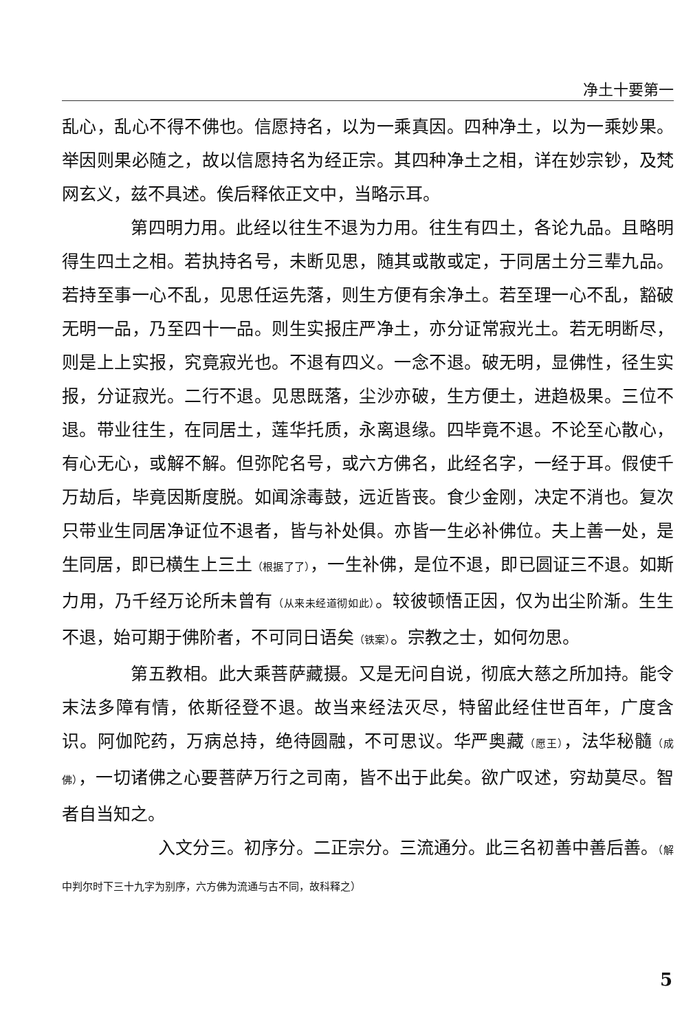净土十要第一
乱心，乱心不得不佛也。信愿持名，以为一乘真因。四种净土，以为一乘妙果。举因则果必随之，故以信愿持名为经正宗。其四种净土之相，详在妙宗钞，及梵网玄义，兹不具述。俟后释依正文中，当略示耳。
第四明力用。此经以往生不退为力用。往生有四土，各论九品。且略明得生四土之相。若执持名号，未断见思，随其或散或定，于同居土分三辈九品。若持至事一心不乱，见思任运先落，则生方便有余净土。若至理一心不乱，豁破无明一品，乃至四十一品。则生实报庄严净土，亦分证常寂光土。若无明断尽，则是上上实报，究竟寂光也。不退有四义。一念不退。破无明，显佛性，径生实报，分证寂光。二行不退。见思既落，尘沙亦破，生方便土，进趋极果。三位不退。带业往生，在同居土，莲华托质，永离退缘。四毕竟不退。不论至心散心，有心无心，或解不解。但弥陀名号，或六方佛名，此经名字，一经于耳。假使千万劫后，毕竟因斯度脱。如闻涂毒鼓，远近皆丧。食少金刚，决定不消也。复次只带业生同居净证位不退者，皆与补处俱。亦皆一生必补佛位。夫上善一处，是生同居，即已横生上三土（根据了了），一生补佛，是位不退，即已圆证三不退。如斯力用，乃千经万论所未曾有（从来未经道彻如此）。较彼顿悟正因，仅为出尘阶渐。生生不退，始可期于佛阶者，不可同日语矣（铁案）。宗教之士，如何勿思。
第五教相。此大乘菩萨藏摄。又是无问自说，彻底大慈之所加持。能令末法多障有情，依斯径登不退。故当来经法灭尽，特留此经住世百年，广度含识。阿伽陀药，万病总持，绝待圆融，不可思议。华严奥藏（愿王），法华秘髓（成佛），一切诸佛之心要菩萨万行之司南，皆不出于此矣。欲广叹述，穷劫莫尽。智者自当知之。
入文分三。初序分。二正宗分。三流通分。此三名初善中善后善。（解中判尔时下三十九字为别序，六方佛为流通与古不同，故科释之）
5